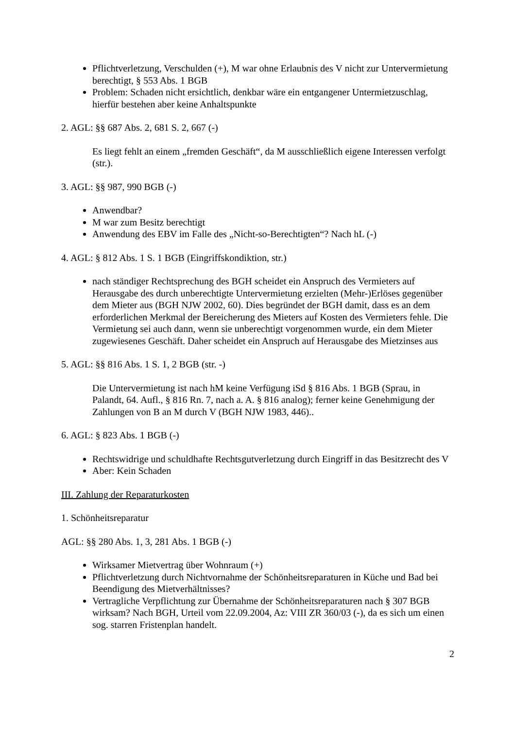Pflichtverletzung, Verschulden (+), M war ohne Erlaubnis des V nicht zur Untervermietung berechtigt, § 553 Abs. 1 BGB
Problem: Schaden nicht ersichtlich, denkbar wäre ein entgangener Untermietzuschlag, hierfür bestehen aber keine Anhaltspunkte
2. AGL: §§ 687 Abs. 2, 681 S. 2, 667 (-)
Es liegt fehlt an einem „fremden Geschäft“, da M ausschließlich eigene Interessen verfolgt (str.).
3. AGL: §§ 987, 990 BGB (-)
Anwendbar?
M war zum Besitz berechtigt
Anwendung des EBV im Falle des „Nicht-so-Berechtigten“? Nach hL (-)
4. AGL: § 812 Abs. 1 S. 1 BGB (Eingriffskondiktion, str.)
nach ständiger Rechtsprechung des BGH scheidet ein Anspruch des Vermieters auf Herausgabe des durch unberechtigte Untervermietung erzielten (Mehr-)Erlöses gegenüber dem Mieter aus (BGH NJW 2002, 60). Dies begründet der BGH damit, dass es an dem erforderlichen Merkmal der Bereicherung des Mieters auf Kosten des Vermieters fehle. Die Vermietung sei auch dann, wenn sie unberechtigt vorgenommen wurde, ein dem Mieter zugewiesenes Geschäft. Daher scheidet ein Anspruch auf Herausgabe des Mietzinses aus
5. AGL: §§ 816 Abs. 1 S. 1, 2 BGB (str. -)
Die Untervermietung ist nach hM keine Verfügung iSd § 816 Abs. 1 BGB (Sprau, in Palandt, 64. Aufl., § 816 Rn. 7, nach a. A. § 816 analog); ferner keine Genehmigung der Zahlungen von B an M durch V (BGH NJW 1983, 446)..
6. AGL: § 823 Abs. 1 BGB (-)
Rechtswidrige und schuldhafte Rechtsgutverletzung durch Eingriff in das Besitzrecht des V
Aber: Kein Schaden
III. Zahlung der Reparaturkosten
1. Schönheitsreparatur
AGL: §§ 280 Abs. 1, 3, 281 Abs. 1 BGB (-)
Wirksamer Mietvertrag über Wohnraum (+)
Pflichtverletzung durch Nichtvornahme der Schönheitsreparaturen in Küche und Bad bei Beendigung des Mietverhältnisses?
Vertragliche Verpflichtung zur Übernahme der Schönheitsreparaturen nach § 307 BGB wirksam? Nach BGH, Urteil vom 22.09.2004, Az: VIII ZR 360/03 (-), da es sich um einen sog. starren Fristenplan handelt.
2